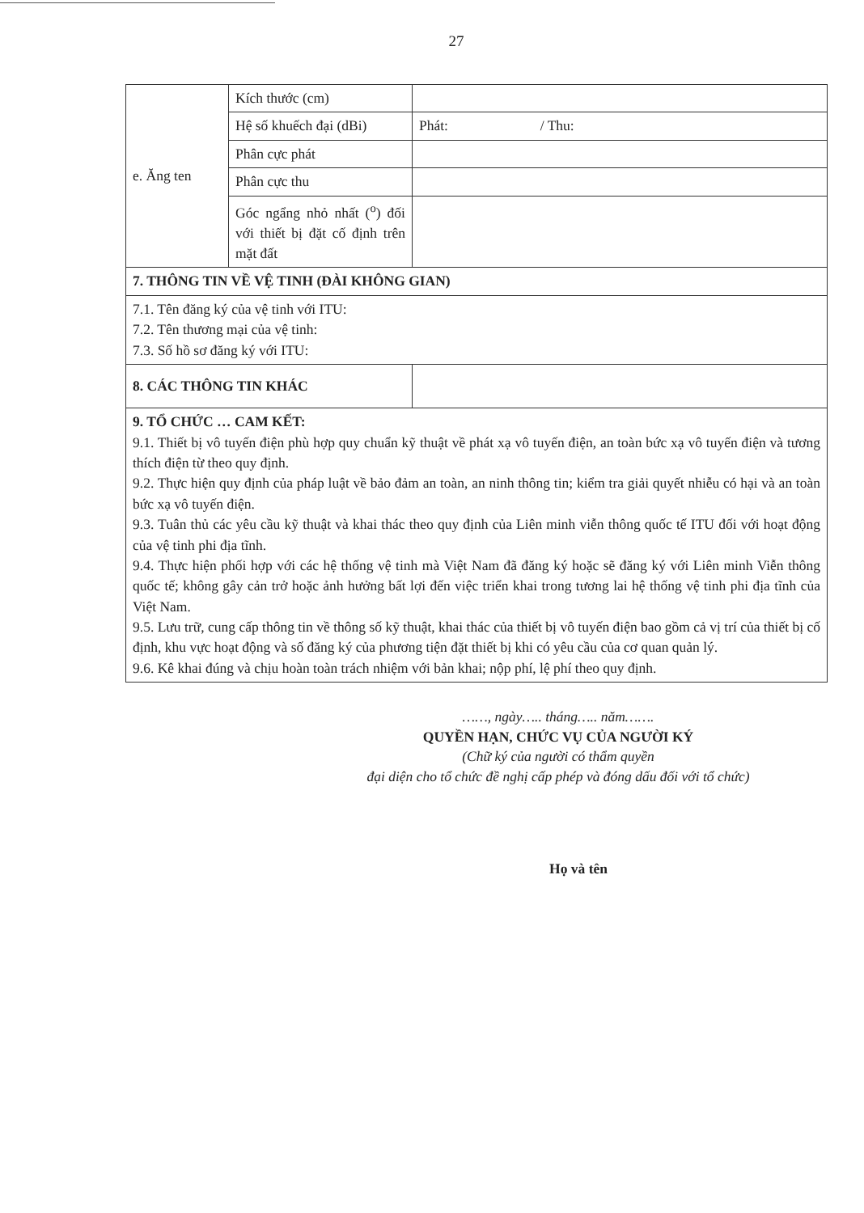27
| e. Ăng ten | Kích thước (cm) | |
| | Hệ số khuếch đại (dBi) | Phát: / Thu: |
| | Phân cực phát | |
| | Phân cực thu | |
| | Góc ngẩng nhỏ nhất (<sup>o</sup>) đối với thiết bị đặt cố định trên mặt đất | |
| 7. THÔNG TIN VỀ VỆ TINH (ĐÀI KHÔNG GIAN) | | |
| 7.1. Tên đăng ký của vệ tinh với ITU: 7.2. Tên thương mại của vệ tinh: 7.3. Số hồ sơ đăng ký với ITU: | | |
| 8. CÁC THÔNG TIN KHÁC | | |
| 9. TỔ CHỨC … CAM KẾT: 9.1. Thiết bị vô tuyến điện phù hợp quy chuẩn kỹ thuật về phát xạ vô tuyến điện, an toàn bức xạ vô tuyến điện và tương thích điện từ theo quy định. 9.2. Thực hiện quy định của pháp luật về bảo đảm an toàn, an ninh thông tin; kiểm tra giải quyết nhiễu có hại và an toàn bức xạ vô tuyến điện. 9.3. Tuân thủ các yêu cầu kỹ thuật và khai thác theo quy định của Liên minh viễn thông quốc tế ITU đối với hoạt động của vệ tinh phi địa tĩnh. 9.4. Thực hiện phối hợp với các hệ thống vệ tinh mà Việt Nam đã đăng ký hoặc sẽ đăng ký với Liên minh Viễn thông quốc tế; không gây cản trở hoặc ảnh hưởng bất lợi đến việc triển khai trong tương lai hệ thống vệ tinh phi địa tĩnh của Việt Nam. 9.5. Lưu trữ, cung cấp thông tin về thông số kỹ thuật, khai thác của thiết bị vô tuyến điện bao gồm cả vị trí của thiết bị cố định, khu vực hoạt động và số đăng ký của phương tiện đặt thiết bị khi có yêu cầu của cơ quan quản lý. 9.6. Kê khai đúng và chịu hoàn toàn trách nhiệm với bản khai; nộp phí, lệ phí theo quy định. | | |
……, ngày….. tháng….. năm…….
QUYỀN HẠN, CHỨC VỤ CỦA NGƯỜI KÝ
(Chữ ký của người có thẩm quyền
đại diện cho tổ chức đề nghị cấp phép và đóng dấu đối với tổ chức)
Họ và tên